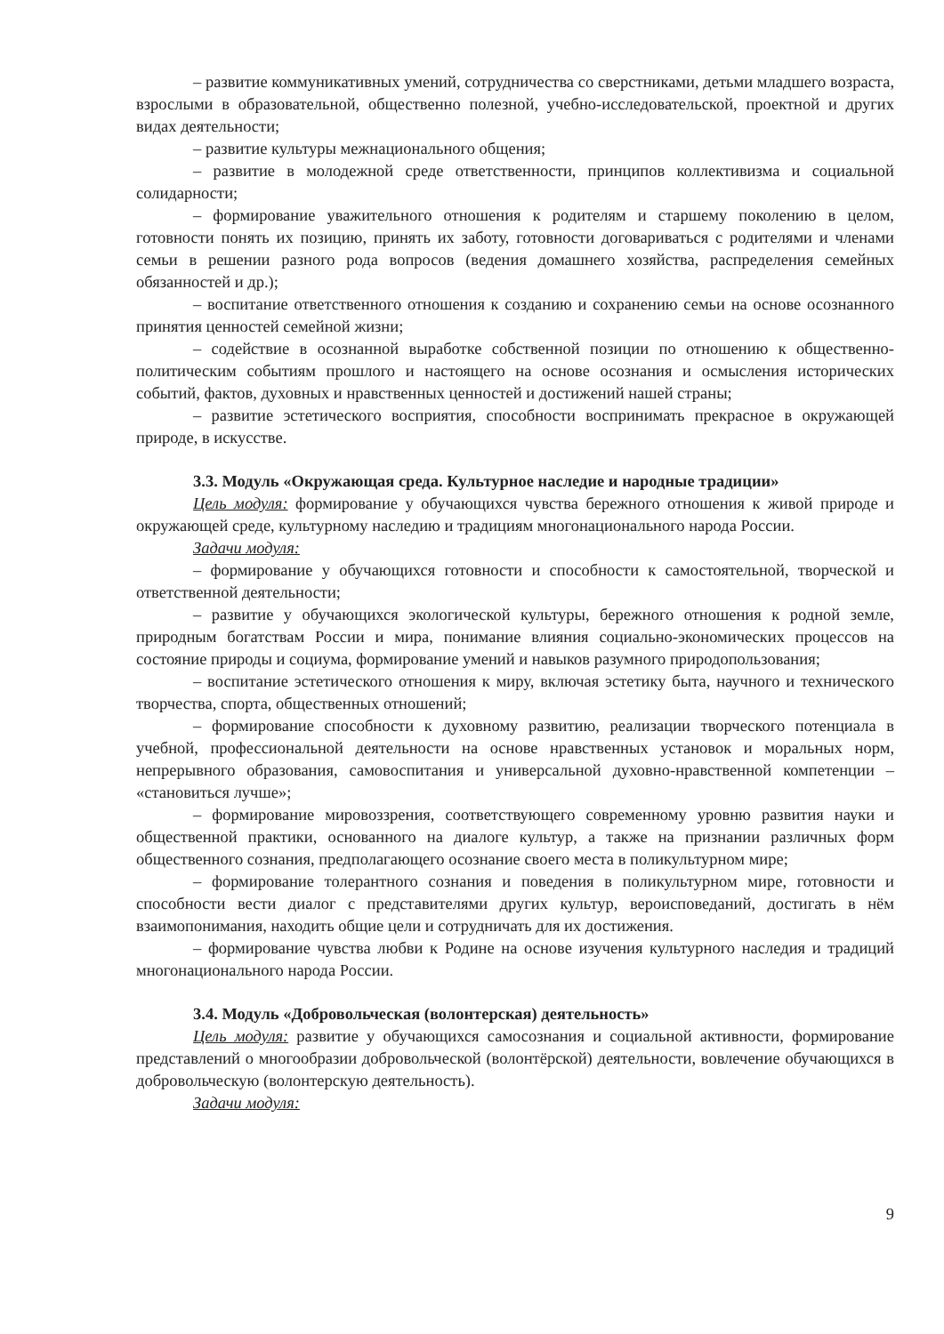– развитие коммуникативных умений, сотрудничества со сверстниками, детьми младшего возраста, взрослыми в образовательной, общественно полезной, учебно-исследовательской, проектной и других видах деятельности;
– развитие культуры межнационального общения;
– развитие в молодежной среде ответственности, принципов коллективизма и социальной солидарности;
– формирование уважительного отношения к родителям и старшему поколению в целом, готовности понять их позицию, принять их заботу, готовности договариваться с родителями и членами семьи в решении разного рода вопросов (ведения домашнего хозяйства, распределения семейных обязанностей и др.);
– воспитание ответственного отношения к созданию и сохранению семьи на основе осознанного принятия ценностей семейной жизни;
– содействие в осознанной выработке собственной позиции по отношению к общественно-политическим событиям прошлого и настоящего на основе осознания и осмысления исторических событий, фактов, духовных и нравственных ценностей и достижений нашей страны;
– развитие эстетического восприятия, способности воспринимать прекрасное в окружающей природе, в искусстве.
3.3. Модуль «Окружающая среда. Культурное наследие и народные традиции»
Цель модуля: формирование у обучающихся чувства бережного отношения к живой природе и окружающей среде, культурному наследию и традициям многонационального народа России.
Задачи модуля:
– формирование у обучающихся готовности и способности к самостоятельной, творческой и ответственной деятельности;
– развитие у обучающихся экологической культуры, бережного отношения к родной земле, природным богатствам России и мира, понимание влияния социально-экономических процессов на состояние природы и социума, формирование умений и навыков разумного природопользования;
– воспитание эстетического отношения к миру, включая эстетику быта, научного и технического творчества, спорта, общественных отношений;
– формирование способности к духовному развитию, реализации творческого потенциала в учебной, профессиональной деятельности на основе нравственных установок и моральных норм, непрерывного образования, самовоспитания и универсальной духовно-нравственной компетенции – «становиться лучше»;
– формирование мировоззрения, соответствующего современному уровню развития науки и общественной практики, основанного на диалоге культур, а также на признании различных форм общественного сознания, предполагающего осознание своего места в поликультурном мире;
– формирование толерантного сознания и поведения в поликультурном мире, готовности и способности вести диалог с представителями других культур, вероисповеданий, достигать в нём взаимопонимания, находить общие цели и сотрудничать для их достижения.
– формирование чувства любви к Родине на основе изучения культурного наследия и традиций многонационального народа России.
3.4. Модуль «Добровольческая (волонтерская) деятельность»
Цель модуля: развитие у обучающихся самосознания и социальной активности, формирование представлений о многообразии добровольческой (волонтёрской) деятельности, вовлечение обучающихся в добровольческую (волонтерскую деятельность).
Задачи модуля:
9